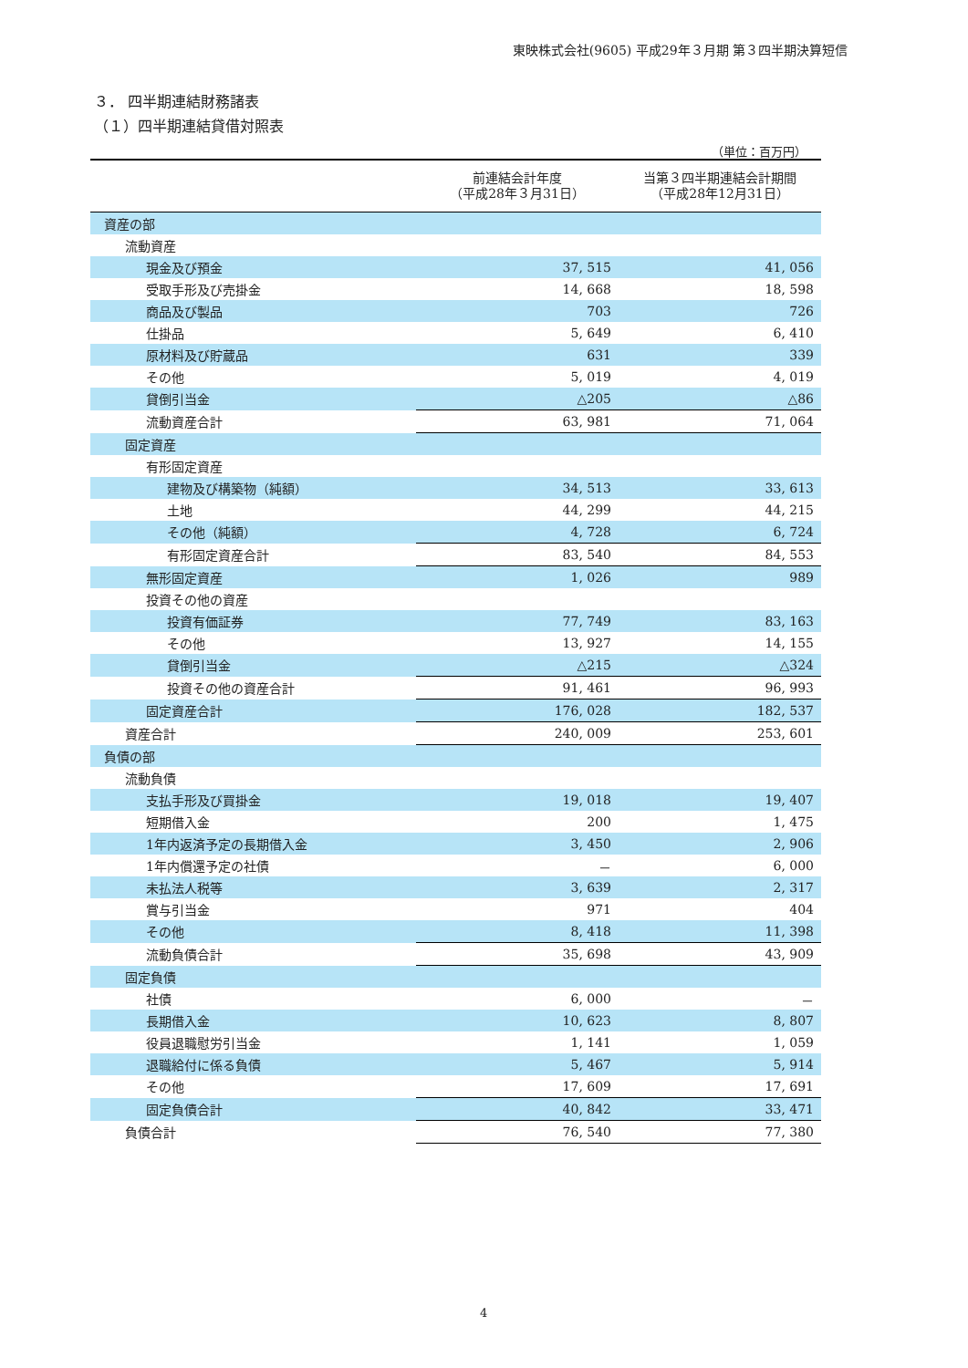東映株式会社(9605) 平成29年３月期 第３四半期決算短信
３． 四半期連結財務諸表
（１）四半期連結貸借対照表
（単位：百万円）
| | 前連結会計年度 （平成28年３月31日） | 当第３四半期連結会計期間 （平成28年12月31日） |
| --- | --- | --- |
| 資産の部 | | |
| 流動資産 | | |
| 現金及び預金 | 37, 515 | 41, 056 |
| 受取手形及び売掛金 | 14, 668 | 18, 598 |
| 商品及び製品 | 703 | 726 |
| 仕掛品 | 5, 649 | 6, 410 |
| 原材料及び貯蔵品 | 631 | 339 |
| その他 | 5, 019 | 4, 019 |
| 貸倒引当金 | △205 | △86 |
| 流動資産合計 | 63, 981 | 71, 064 |
| 固定資産 | | |
| 有形固定資産 | | |
| 建物及び構築物（純額） | 34, 513 | 33, 613 |
| 土地 | 44, 299 | 44, 215 |
| その他（純額） | 4, 728 | 6, 724 |
| 有形固定資産合計 | 83, 540 | 84, 553 |
| 無形固定資産 | 1, 026 | 989 |
| 投資その他の資産 | | |
| 投資有価証券 | 77, 749 | 83, 163 |
| その他 | 13, 927 | 14, 155 |
| 貸倒引当金 | △215 | △324 |
| 投資その他の資産合計 | 91, 461 | 96, 993 |
| 固定資産合計 | 176, 028 | 182, 537 |
| 資産合計 | 240, 009 | 253, 601 |
| 負債の部 | | |
| 流動負債 | | |
| 支払手形及び買掛金 | 19, 018 | 19, 407 |
| 短期借入金 | 200 | 1, 475 |
| 1年内返済予定の長期借入金 | 3, 450 | 2, 906 |
| 1年内償還予定の社債 | － | 6, 000 |
| 未払法人税等 | 3, 639 | 2, 317 |
| 賞与引当金 | 971 | 404 |
| その他 | 8, 418 | 11, 398 |
| 流動負債合計 | 35, 698 | 43, 909 |
| 固定負債 | | |
| 社債 | 6, 000 | － |
| 長期借入金 | 10, 623 | 8, 807 |
| 役員退職慰労引当金 | 1, 141 | 1, 059 |
| 退職給付に係る負債 | 5, 467 | 5, 914 |
| その他 | 17, 609 | 17, 691 |
| 固定負債合計 | 40, 842 | 33, 471 |
| 負債合計 | 76, 540 | 77, 380 |
4